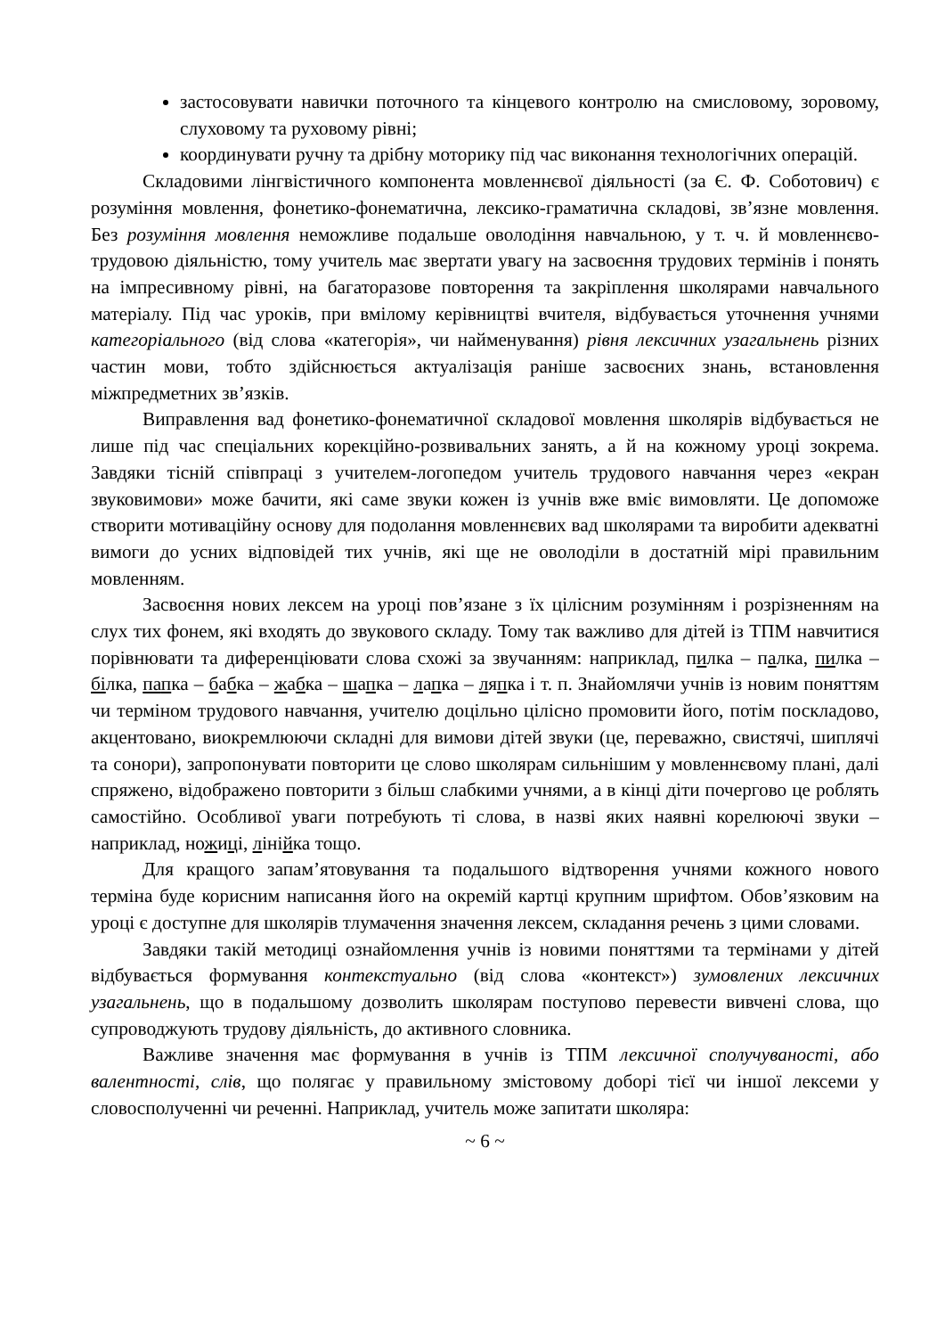застосовувати навички поточного та кінцевого контролю на смисловому, зоровому, слуховому та руховому рівні;
координувати ручну та дрібну моторику під час виконання технологічних операцій.
Складовими лінгвістичного компонента мовленнєвої діяльності (за Є. Ф. Соботович) є розуміння мовлення, фонетико-фонематична, лексико-граматична складові, зв’язне мовлення. Без розуміння мовлення неможливе подальше оволодіння навчальною, у т. ч. й мовленнєво-трудовою діяльністю, тому учитель має звертати увагу на засвоєння трудових термінів і понять на імпресивному рівні, на багаторазове повторення та закріплення школярами навчального матеріалу. Під час уроків, при вмілому керівництві вчителя, відбувається уточнення учнями категоріального (від слова «категорія», чи найменування) рівня лексичних узагальнень різних частин мови, тобто здійснюється актуалізація раніше засвоєних знань, встановлення міжпредметних зв’язків.
Виправлення вад фонетико-фонематичної складової мовлення школярів відбувається не лише під час спеціальних корекційно-розвивальних занять, а й на кожному уроці зокрема. Завдяки тісній співпраці з учителем-логопедом учитель трудового навчання через «екран звуковимови» може бачити, які саме звуки кожен із учнів вже вміє вимовляти. Це допоможе створити мотиваційну основу для подолання мовленнєвих вад школярами та виробити адекватні вимоги до усних відповідей тих учнів, які ще не оволоділи в достатній мірі правильним мовленням.
Засвоєння нових лексем на уроці пов’язане з їх цілісним розумінням і розрізненням на слух тих фонем, які входять до звукового складу. Тому так важливо для дітей із ТПМ навчитися порівнювати та диференціювати слова схожі за звучанням: наприклад, пилка – палка, пилка – білка, па пка – бабка – жабка – шапка – лапка – ляпка і т. п. Знайомлячи учнів із новим поняттям чи терміном трудового навчання, учителю доцільно цілісно промовити його, потім поскладово, акцентовано, виокремлюючи складні для вимови дітей звуки (це, переважно, свистячі, шиплячі та сонори), запропонувати повторити це слово школярам сильнішим у мовленнєвому плані, далі спряжено, відображено повторити з більш слабкими учнями, а в кінці діти почергово це роблять самостійно. Особливої уваги потребують ті слова, в назві яких наявні корелюючі звуки – наприклад, ножиці, лінійка тощо.
Для кращого запам’ятовування та подальшого відтворення учнями кожного нового терміна буде корисним написання його на окремій картці крупним шрифтом. Обов’язковим на уроці є доступне для школярів тлумачення значення лексем, складання речень з цими словами.
Завдяки такій методиці ознайомлення учнів із новими поняттями та термінами у дітей відбувається формування контекстуально (від слова «контекст») зумовлених лексичних узагальнень, що в подальшому дозволить школярам поступово перевести вивчені слова, що супроводжують трудову діяльність, до активного словника.
Важливе значення має формування в учнів із ТПМ лексичної сполучуваності, або валентності, слів, що полягає у правильному змістовому доборі тієї чи іншої лексеми у словосполученні чи реченні. Наприклад, учитель може запитати школяра:
~ 6 ~